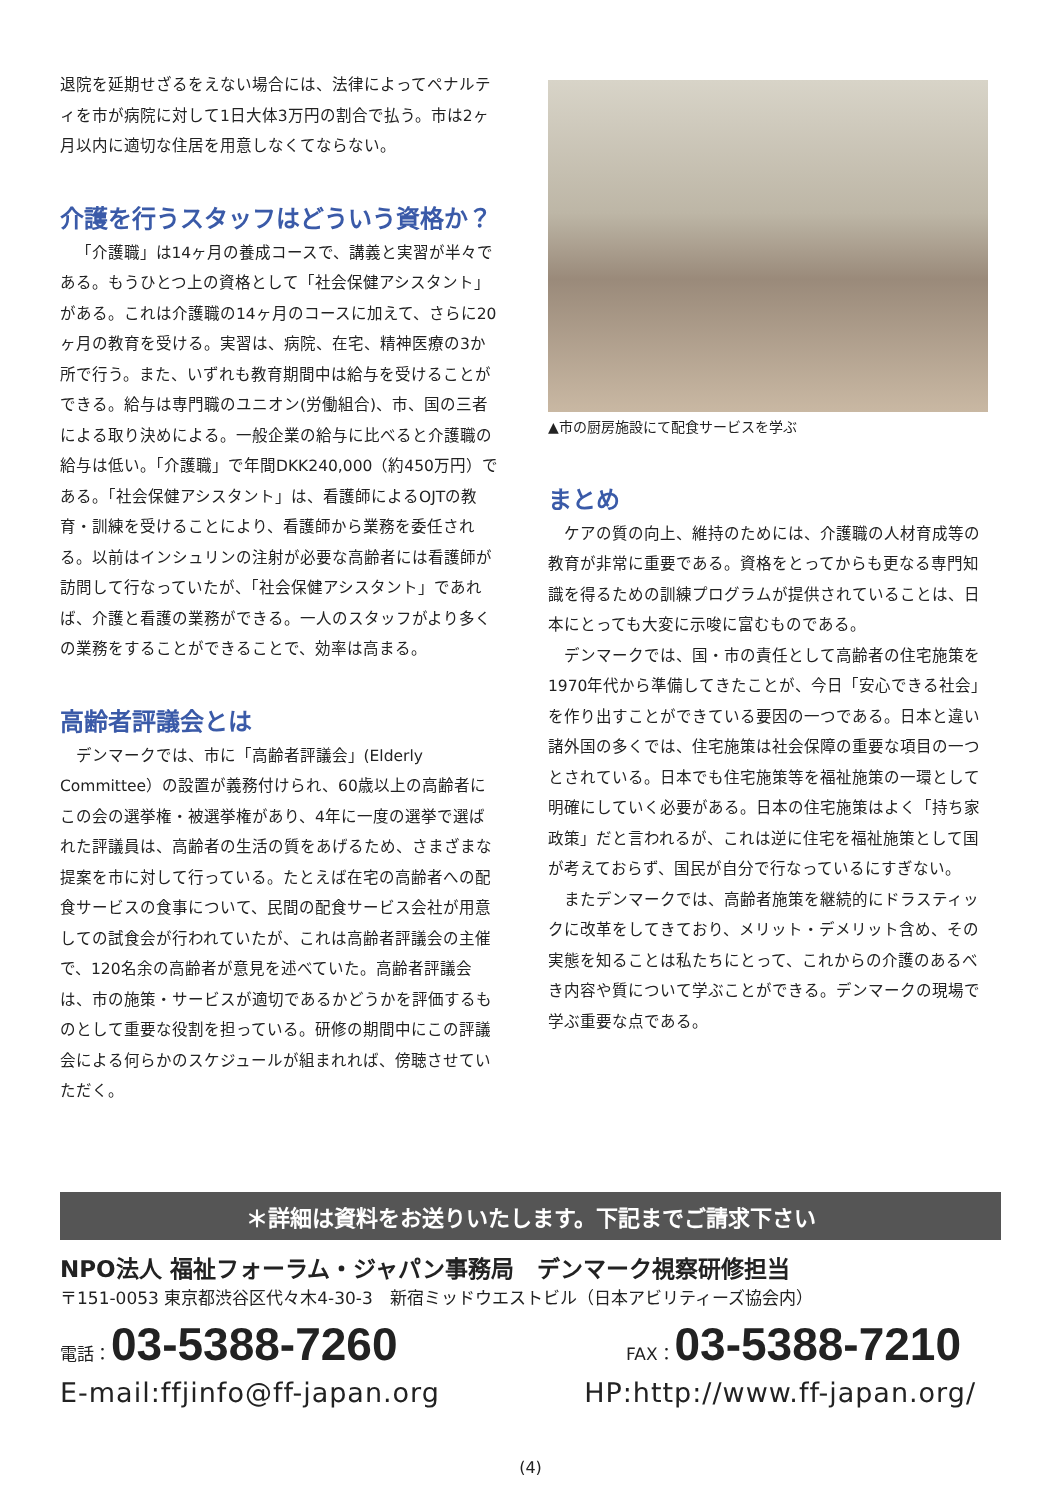退院を延期せざるをえない場合には、法律によってペナルティを市が病院に対して1日大体3万円の割合で払う。市は2ヶ月以内に適切な住居を用意しなくてならない。
介護を行うスタッフはどういう資格か？
「介護職」は14ヶ月の養成コースで、講義と実習が半々である。もうひとつ上の資格として「社会保健アシスタント」がある。これは介護職の14ヶ月のコースに加えて、さらに20ヶ月の教育を受ける。実習は、病院、在宅、精神医療の3か所で行う。また、いずれも教育期間中は給与を受けることができる。給与は専門職のユニオン(労働組合)、市、国の三者による取り決めによる。一般企業の給与に比べると介護職の給与は低い。「介護職」で年間DKK240,000（約450万円）である。「社会保健アシスタント」は、看護師によるOJTの教育・訓練を受けることにより、看護師から業務を委任される。以前はインシュリンの注射が必要な高齢者には看護師が訪問して行なっていたが、「社会保健アシスタント」であれば、介護と看護の業務ができる。一人のスタッフがより多くの業務をすることができることで、効率は高まる。
高齢者評議会とは
デンマークでは、市に「高齢者評議会」(Elderly Committee）の設置が義務付けられ、60歳以上の高齢者にこの会の選挙権・被選挙権があり、4年に一度の選挙で選ばれた評議員は、高齢者の生活の質をあげるため、さまざまな提案を市に対して行っている。たとえば在宅の高齢者への配食サービスの食事について、民間の配食サービス会社が用意しての試食会が行われていたが、これは高齢者評議会の主催で、120名余の高齢者が意見を述べていた。高齢者評議会は、市の施策・サービスが適切であるかどうかを評価するものとして重要な役割を担っている。研修の期間中にこの評議会による何らかのスケジュールが組まれれば、傍聴させていただく。
▲市の厨房施設にて配食サービスを学ぶ
まとめ
ケアの質の向上、維持のためには、介護職の人材育成等の教育が非常に重要である。資格をとってからも更なる専門知識を得るための訓練プログラムが提供されていることは、日本にとっても大変に示唆に富むものである。
デンマークでは、国・市の責任として高齢者の住宅施策を1970年代から準備してきたことが、今日「安心できる社会」を作り出すことができている要因の一つである。日本と違い諸外国の多くでは、住宅施策は社会保障の重要な項目の一つとされている。日本でも住宅施策等を福祉施策の一環として明確にしていく必要がある。日本の住宅施策はよく「持ち家政策」だと言われるが、これは逆に住宅を福祉施策として国が考えておらず、国民が自分で行なっているにすぎない。
またデンマークでは、高齢者施策を継続的にドラスティックに改革をしてきており、メリット・デメリット含め、その実態を知ることは私たちにとって、これからの介護のあるべき内容や質について学ぶことができる。デンマークの現場で学ぶ重要な点である。
＊詳細は資料をお送りいたします。下記までご請求下さい
NPO法人 福祉フォーラム・ジャパン事務局　デンマーク視察研修担当
〒151-0053 東京都渋谷区代々木4-30-3　新宿ミッドウエストビル（日本アビリティーズ協会内）
電話：03-5388-7260
FAX：03-5388-7210
E-mail:ffjinfo@ff-japan.org HP:http://www.ff-japan.org/
(4)